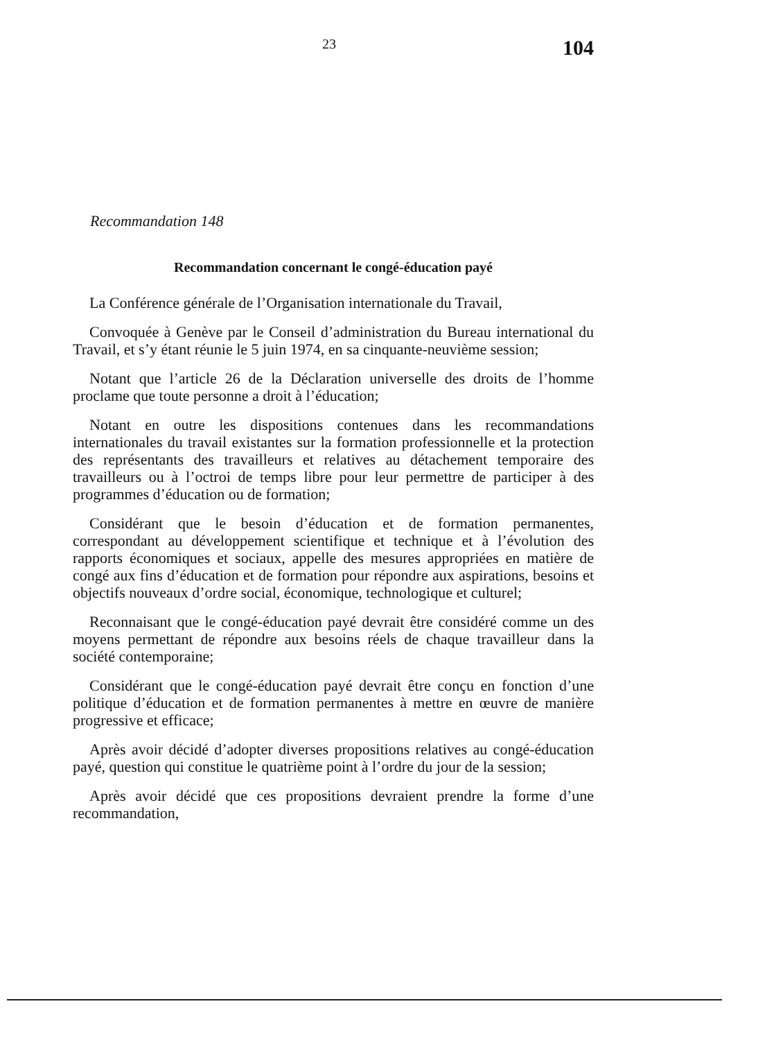23 104
Recommandation 148
Recommandation concernant le congé-éducation payé
La Conférence générale de l’Organisation internationale du Travail,
Convoquée à Genève par le Conseil d’administration du Bureau international du Travail, et s’y étant réunie le 5 juin 1974, en sa cinquante-neuvième session;
Notant que l’article 26 de la Déclaration universelle des droits de l’homme proclame que toute personne a droit à l’éducation;
Notant en outre les dispositions contenues dans les recommandations internationales du travail existantes sur la formation professionnelle et la protection des représentants des travailleurs et relatives au détachement temporaire des travailleurs ou à l’octroi de temps libre pour leur permettre de participer à des programmes d’éducation ou de formation;
Considérant que le besoin d’éducation et de formation permanentes, correspondant au développement scientifique et technique et à l’évolution des rapports économiques et sociaux, appelle des mesures appropriées en matière de congé aux fins d’éducation et de formation pour répondre aux aspirations, besoins et objectifs nouveaux d’ordre social, économique, technologique et culturel;
Reconnaisant que le congé-éducation payé devrait être considéré comme un des moyens permettant de répondre aux besoins réels de chaque travailleur dans la société contemporaine;
Considérant que le congé-éducation payé devrait être conçu en fonction d’une politique d’éducation et de formation permanentes à mettre en œuvre de manière progressive et efficace;
Après avoir décidé d’adopter diverses propositions relatives au congé-éducation payé, question qui constitue le quatrième point à l’ordre du jour de la session;
Après avoir décidé que ces propositions devraient prendre la forme d’une recommandation,